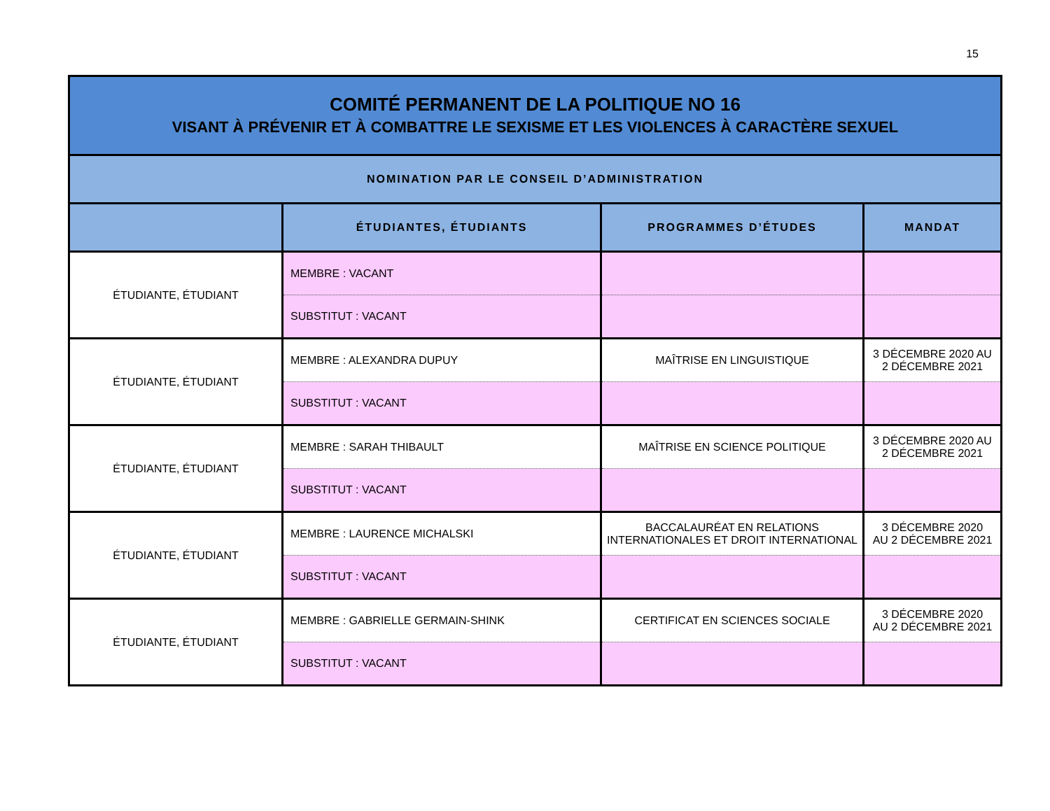15
| COMITÉ PERMANENT DE LA POLITIQUE NO 16 VISANT À PRÉVENIR ET À COMBATTRE LE SEXISME ET LES VIOLENCES À CARACTÈRE SEXUEL | | | |
| NOMINATION PAR LE CONSEIL D’ADMINISTRATION | | | |
| | ÉTUDIANTES, ÉTUDIANTS | PROGRAMMES D’ÉTUDES | MANDAT |
| ÉTUDIANTE, ÉTUDIANT | MEMBRE : VACANT | | |
| | SUBSTITUT : VACANT | | |
| ÉTUDIANTE, ÉTUDIANT | MEMBRE : ALEXANDRA DUPUY | MAÎTRISE EN LINGUISTIQUE | 3 DÉCEMBRE 2020 AU 2 DÉCEMBRE 2021 |
| | SUBSTITUT : VACANT | | |
| ÉTUDIANTE, ÉTUDIANT | MEMBRE : SARAH THIBAULT | MAÎTRISE EN SCIENCE POLITIQUE | 3 DÉCEMBRE 2020 AU 2 DÉCEMBRE 2021 |
| | SUBSTITUT : VACANT | | |
| ÉTUDIANTE, ÉTUDIANT | MEMBRE : LAURENCE MICHALSKI | BACCALAURÉAT EN RELATIONS INTERNATIONALES ET DROIT INTERNATIONAL | 3 DÉCEMBRE 2020 AU 2 DÉCEMBRE 2021 |
| | SUBSTITUT : VACANT | | |
| ÉTUDIANTE, ÉTUDIANT | MEMBRE : GABRIELLE GERMAIN-SHINK | CERTIFICAT EN SCIENCES SOCIALE | 3 DÉCEMBRE 2020 AU 2 DÉCEMBRE 2021 |
| | SUBSTITUT : VACANT | | |